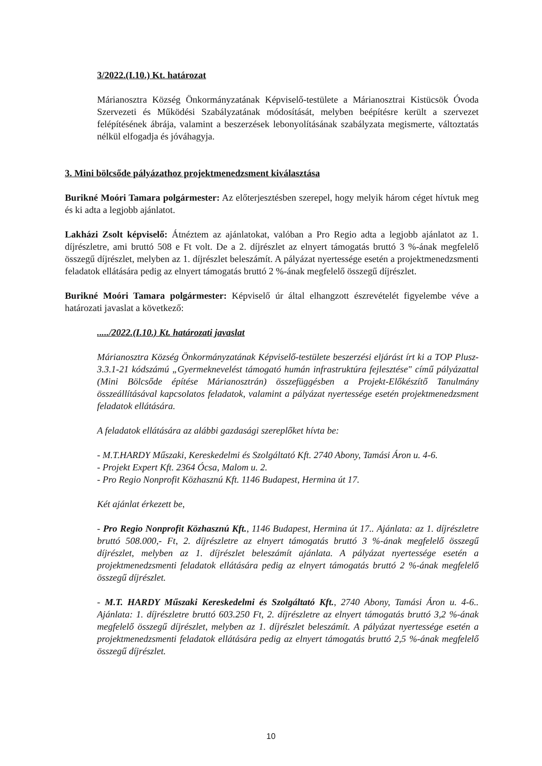3/2022.(I.10.) Kt. határozat
Márianosztra Község Önkormányzatának Képviselő-testülete a Márianosztrai Kistücsök Óvoda Szervezeti és Működési Szabályzatának módosítását, melyben beépítésre került a szervezet felépítésének ábrája, valamint a beszerzések lebonyolításának szabályzata megismerte, változtatás nélkül elfogadja és jóváhagyja.
3. Mini bölcsőde pályázathoz projektmenedzsment kiválasztása
Burikné Moóri Tamara polgármester: Az előterjesztésben szerepel, hogy melyik három céget hívtuk meg és ki adta a legjobb ajánlatot.
Lakházi Zsolt képviselő: Átnéztem az ajánlatokat, valóban a Pro Regio adta a legjobb ajánlatot az 1. díjrészletre, ami bruttó 508 e Ft volt. De a 2. díjrészlet az elnyert támogatás bruttó 3 %-ának megfelelő összegű díjrészlet, melyben az 1. díjrészlet beleszámít. A pályázat nyertessége esetén a projektmenedzsmenti feladatok ellátására pedig az elnyert támogatás bruttó 2 %-ának megfelelő összegű díjrészlet.
Burikné Moóri Tamara polgármester: Képviselő úr által elhangzott észrevételét figyelembe véve a határozati javaslat a következő:
...../2022.(I.10.) Kt. határozati javaslat
Márianosztra Község Önkormányzatának Képviselő-testülete beszerzési eljárást írt ki a TOP Plusz-3.3.1-21 kódszámú „Gyermeknevelést támogató humán infrastruktúra fejlesztése" című pályázattal (Mini Bölcsőde építése Márianosztrán) összefüggésben a Projekt-Előkészítő Tanulmány összeállításával kapcsolatos feladatok, valamint a pályázat nyertessége esetén projektmenedzsment feladatok ellátására.
A feladatok ellátására az alábbi gazdasági szereplőket hívta be:
- M.T.HARDY Műszaki, Kereskedelmi és Szolgáltató Kft. 2740 Abony, Tamási Áron u. 4-6.
- Projekt Expert Kft. 2364 Ócsa, Malom u. 2.
- Pro Regio Nonprofit Közhasznú Kft. 1146 Budapest, Hermina út 17.
Két ajánlat érkezett be,
- Pro Regio Nonprofit Közhasznú Kft., 1146 Budapest, Hermina út 17.. Ajánlata: az 1. díjrészletre bruttó 508.000,- Ft, 2. díjrészletre az elnyert támogatás bruttó 3 %-ának megfelelő összegű díjrészlet, melyben az 1. díjrészlet beleszámít ajánlata. A pályázat nyertessége esetén a projektmenedzsmenti feladatok ellátására pedig az elnyert támogatás bruttó 2 %-ának megfelelő összegű díjrészlet.
- M.T. HARDY Műszaki Kereskedelmi és Szolgáltató Kft., 2740 Abony, Tamási Áron u. 4-6.. Ajánlata: 1. díjrészletre bruttó 603.250 Ft, 2. díjrészletre az elnyert támogatás bruttó 3,2 %-ának megfelelő összegű díjrészlet, melyben az 1. díjrészlet beleszámít. A pályázat nyertessége esetén a projektmenedzsmenti feladatok ellátására pedig az elnyert támogatás bruttó 2,5 %-ának megfelelő összegű díjrészlet.
10